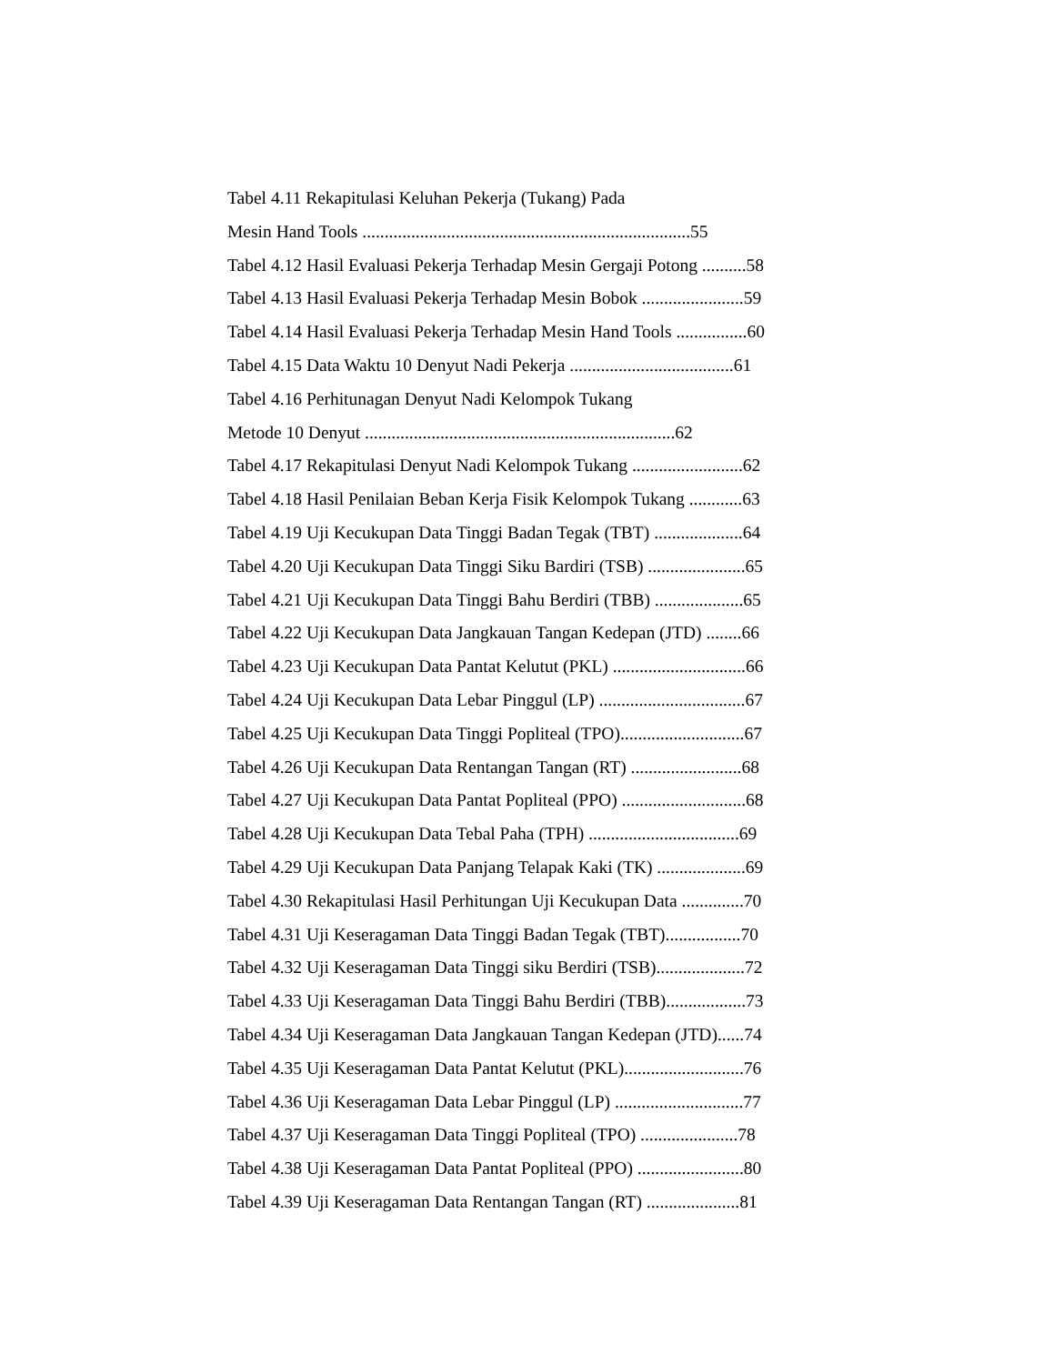Tabel 4.11 Rekapitulasi Keluhan Pekerja (Tukang) Pada
Mesin Hand Tools ..........................................................................55
Tabel 4.12 Hasil Evaluasi Pekerja Terhadap Mesin Gergaji Potong ..........58
Tabel 4.13 Hasil Evaluasi Pekerja Terhadap Mesin Bobok .......................59
Tabel 4.14 Hasil Evaluasi Pekerja Terhadap Mesin Hand Tools ................60
Tabel 4.15 Data Waktu 10 Denyut Nadi Pekerja .....................................61
Tabel 4.16 Perhitunagan Denyut Nadi Kelompok Tukang
Metode 10 Denyut ......................................................................62
Tabel 4.17 Rekapitulasi Denyut Nadi Kelompok Tukang .........................62
Tabel 4.18 Hasil Penilaian Beban Kerja Fisik Kelompok Tukang ............63
Tabel 4.19 Uji Kecukupan Data Tinggi Badan Tegak (TBT) ....................64
Tabel 4.20 Uji Kecukupan Data Tinggi Siku Bardiri (TSB) ......................65
Tabel 4.21 Uji Kecukupan Data Tinggi Bahu Berdiri (TBB) ....................65
Tabel 4.22 Uji Kecukupan Data Jangkauan Tangan Kedepan (JTD) ........66
Tabel 4.23 Uji Kecukupan Data Pantat Kelutut (PKL) ..............................66
Tabel 4.24 Uji Kecukupan Data Lebar Pinggul (LP) .................................67
Tabel 4.25 Uji Kecukupan Data Tinggi Popliteal (TPO)............................67
Tabel 4.26 Uji Kecukupan Data Rentangan Tangan (RT) .........................68
Tabel 4.27 Uji Kecukupan Data Pantat Popliteal (PPO) ............................68
Tabel 4.28 Uji Kecukupan Data Tebal Paha (TPH) ..................................69
Tabel 4.29 Uji Kecukupan Data Panjang Telapak Kaki (TK) ....................69
Tabel 4.30 Rekapitulasi Hasil Perhitungan Uji Kecukupan Data ..............70
Tabel 4.31 Uji Keseragaman Data Tinggi Badan Tegak (TBT).................70
Tabel 4.32 Uji Keseragaman Data Tinggi siku Berdiri (TSB)....................72
Tabel 4.33 Uji Keseragaman Data Tinggi Bahu Berdiri (TBB)..................73
Tabel 4.34 Uji Keseragaman Data Jangkauan Tangan Kedepan (JTD)......74
Tabel 4.35 Uji Keseragaman Data Pantat Kelutut (PKL)...........................76
Tabel 4.36 Uji Keseragaman Data Lebar Pinggul (LP) .............................77
Tabel 4.37 Uji Keseragaman Data Tinggi Popliteal (TPO) ......................78
Tabel 4.38 Uji Keseragaman Data Pantat Popliteal (PPO) ........................80
Tabel 4.39 Uji Keseragaman Data Rentangan Tangan (RT) .....................81